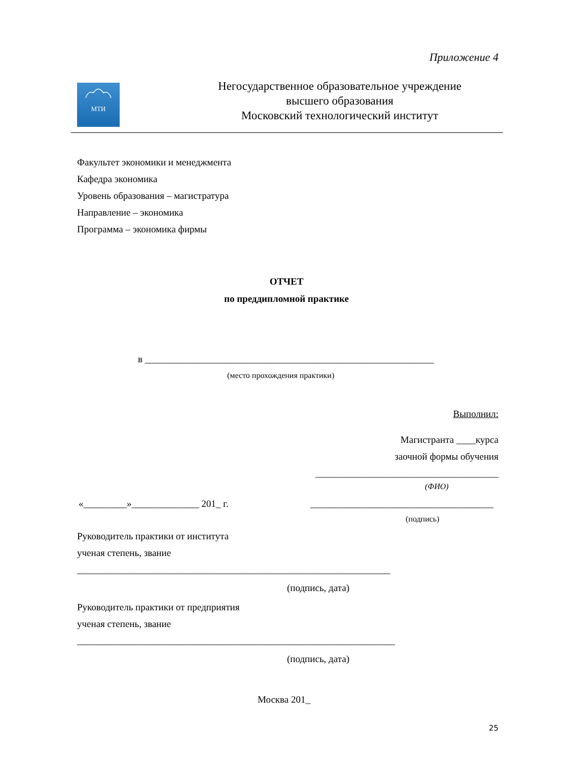Приложение 4
МТИ
Негосударственное образовательное учреждение
высшего образования
Московский технологический институт
Факультет экономики и менеджмента
Кафедра экономика
Уровень образования – магистратура
Направление – экономика
Программа – экономика фирмы
ОТЧЕТ
по преддипломной практике
в ____________________________________________________________
(место прохождения практики)
Выполнил:
Магистранта ____курса
заочной формы обучения
______________________________________
(ФИО)
«_________»______________ 201_ г.
______________________________________
(подпись)
Руководитель практики от института
ученая степень, звание
_________________________________________________________________
(подпись, дата)
Руководитель практики от предприятия
ученая степень, звание
__________________________________________________________________
(подпись, дата)
Москва 201_
25